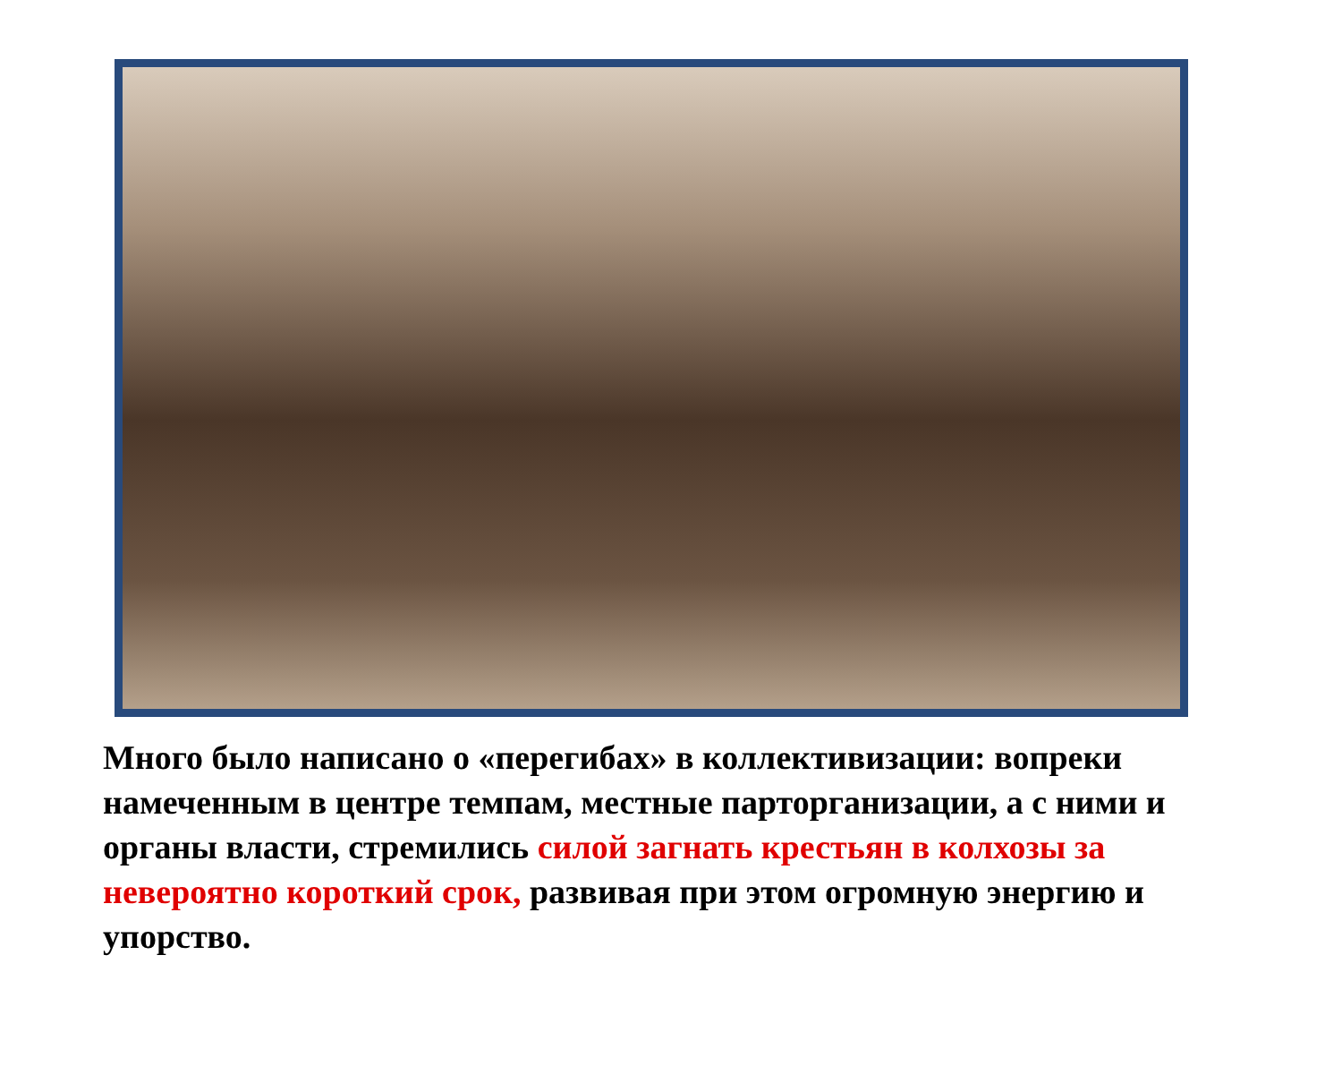Много было написано о «перегибах» в коллективизации: вопреки намеченным в центре темпам, местные парторганизации, а с ними и органы власти, стремились силой загнать крестьян в колхозы за невероятно короткий срок, развивая при этом огромную энергию и упорство.